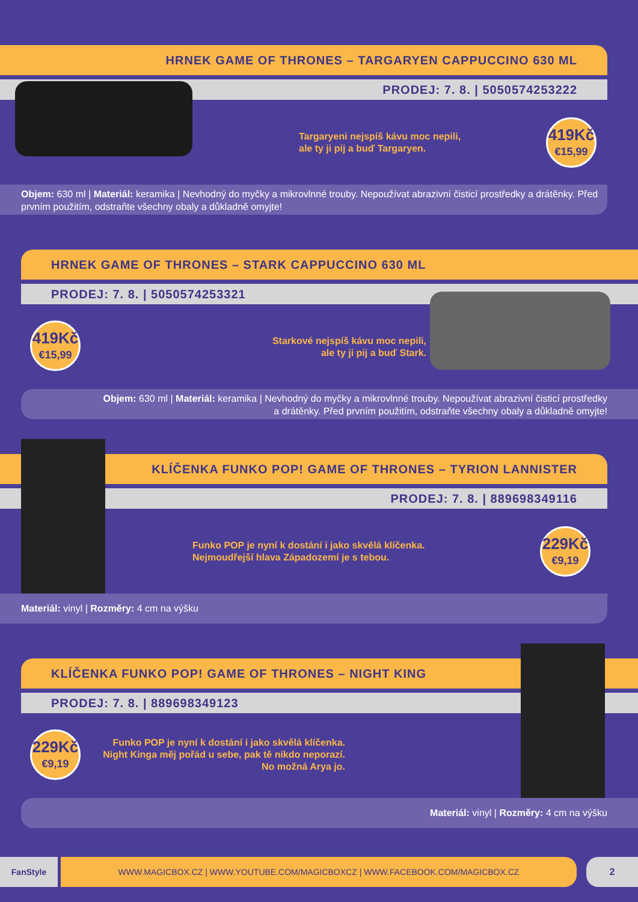HRNEK GAME OF THRONES – TARGARYEN CAPPUCCINO 630 ML
PRODEJ: 7. 8. | 5050574253222
Targaryeni nejspíš kávu moc nepili,
ale ty ji pij a buď Targaryen.
419Kč
€15,99
Objem: 630 ml | Materiál: keramika | Nevhodný do myčky a mikrovlnné trouby. Nepoužívat abrazivní čisticí prostředky a drátěnky. Před prvním použitím, odstraňte všechny obaly a důkladně omyjte!
HRNEK GAME OF THRONES – STARK CAPPUCCINO 630 ML
PRODEJ: 7. 8. | 5050574253321
419Kč
€15,99
Starkové nejspíš kávu moc nepili,
ale ty ji pij a buď Stark.
Objem: 630 ml | Materiál: keramika | Nevhodný do myčky a mikrovlnné trouby. Nepoužívat abrazivní čisticí prostředky
a drátěnky. Před prvním použitím, odstraňte všechny obaly a důkladně omyjte!
KLÍČENKA FUNKO POP! GAME OF THRONES – TYRION LANNISTER
PRODEJ: 7. 8. | 889698349116
Funko POP je nyní k dostání i jako skvělá klíčenka.
Nejmoudřejší hlava Západozemí je s tebou.
229Kč
€9,19
Materiál: vinyl | Rozměry: 4 cm na výšku
KLÍČENKA FUNKO POP! GAME OF THRONES – NIGHT KING
PRODEJ: 7. 8. | 889698349123
229Kč
€9,19
Funko POP je nyní k dostání i jako skvělá klíčenka. Night Kinga měj pořád u sebe, pak tě nikdo neporazí. No možná Arya jo.
Materiál: vinyl | Rozměry: 4 cm na výšku
FanStyle WWW.MAGICBOX.CZ | WWW.YOUTUBE.COM/MAGICBOXCZ | WWW.FACEBOOK.COM/MAGICBOX.CZ 2